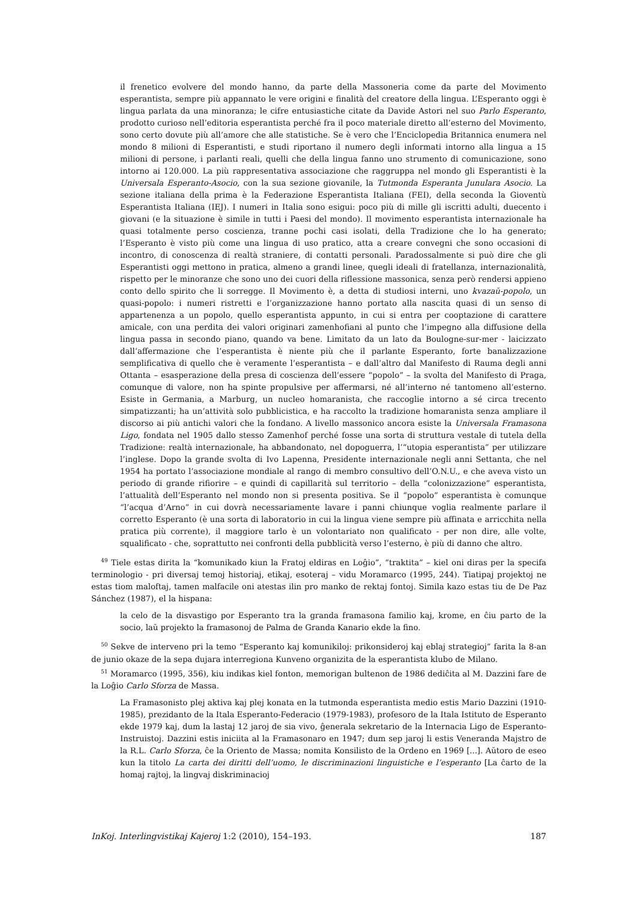il frenetico evolvere del mondo hanno, da parte della Massoneria come da parte del Movimento esperantista, sempre più appannato le vere origini e finalità del creatore della lingua. L’Esperanto oggi è lingua parlata da una minoranza; le cifre entusiastiche citate da Davide Astori nel suo Parlo Esperanto, prodotto curioso nell’editoria esperantista perché fra il poco materiale diretto all’esterno del Movimento, sono certo dovute più all’amore che alle statistiche. Se è vero che l’Enciclopedia Britannica enumera nel mondo 8 milioni di Esperantisti, e studi riportano il numero degli informati intorno alla lingua a 15 milioni di persone, i parlanti reali, quelli che della lingua fanno uno strumento di comunicazione, sono intorno ai 120.000. La più rappresentativa associazione che raggruppa nel mondo gli Esperantisti è la Universala Esperanto-Asocio, con la sua sezione giovanile, la Tutmonda Esperanta Junulara Asocio. La sezione italiana della prima è la Federazione Esperantista Italiana (FEI), della seconda la Gioventù Esperantista Italiana (IEJ). I numeri in Italia sono esigui: poco più di mille gli iscritti adulti, duecento i giovani (e la situazione è simile in tutti i Paesi del mondo). Il movimento esperantista internazionale ha quasi totalmente perso coscienza, tranne pochi casi isolati, della Tradizione che lo ha generato; l’Esperanto è visto più come una lingua di uso pratico, atta a creare convegni che sono occasioni di incontro, di conoscenza di realtà straniere, di contatti personali. Paradossalmente si può dire che gli Esperantisti oggi mettono in pratica, almeno a grandi linee, quegli ideali di fratellanza, internazionalità, rispetto per le minoranze che sono uno dei cuori della riflessione massonica, senza però rendersi appieno conto dello spirito che li sorregge. Il Movimento è, a detta di studiosi interni, uno kvazaŭ-popolo, un quasi-popolo: i numeri ristretti e l’organizzazione hanno portato alla nascita quasi di un senso di appartenenza a un popolo, quello esperantista appunto, in cui si entra per cooptazione di carattere amicale, con una perdita dei valori originari zamenhofiani al punto che l’impegno alla diffusione della lingua passa in secondo piano, quando va bene. Limitato da un lato da Boulogne-sur-mer - laicizzato dall’affermazione che l’esperantista è niente più che il parlante Esperanto, forte banalizzazione semplificativa di quello che è veramente l’esperantista – e dall’altro dal Manifesto di Rauma degli anni Ottanta – esasperazione della presa di coscienza dell’essere “popolo” – la svolta del Manifesto di Praga, comunque di valore, non ha spinte propulsive per affermarsi, né all’interno né tantomeno all’esterno. Esiste in Germania, a Marburg, un nucleo homaranista, che raccoglie intorno a sé circa trecento simpatizzanti; ha un’attività solo pubblicistica, e ha raccolto la tradizione homaranista senza ampliare il discorso ai più antichi valori che la fondano. A livello massonico ancora esiste la Universala Framasona Ligo, fondata nel 1905 dallo stesso Zamenhof perché fosse una sorta di struttura vestale di tutela della Tradizione: realtà internazionale, ha abbandonato, nel dopoguerra, l’“utopia esperantista” per utilizzare l’inglese. Dopo la grande svolta di Ivo Lapenna, Presidente internazionale negli anni Settanta, che nel 1954 ha portato l’associazione mondiale al rango di membro consultivo dell’O.N.U., e che aveva visto un periodo di grande rifiorire – e quindi di capillarità sul territorio – della “colonizzazione” esperantista, l’attualità dell’Esperanto nel mondo non si presenta positiva. Se il “popolo” esperantista è comunque “l’acqua d’Arno” in cui dovrà necessariamente lavare i panni chiunque voglia realmente parlare il corretto Esperanto (è una sorta di laboratorio in cui la lingua viene sempre più affinata e arricchita nella pratica più corrente), il maggiore tarlo è un volontariato non qualificato - per non dire, alle volte, squalificato - che, soprattutto nei confronti della pubblicità verso l’esterno, è più di danno che altro.
<sup>49</sup> Tiele estas dirita la “komunikado kiun la Fratoj eldiras en Loĝio”, “traktita” – kiel oni diras per la specifa terminologio - pri diversaj temoj historiaj, etikaj, esoteraj – vidu Moramarco (1995, 244). Tiatipaj projektoj ne estas tiom maloftaj, tamen malfacile oni atestas ilin pro manko de rektaj fontoj. Simila kazo estas tiu de De Paz Sánchez (1987), el la hispana:
la celo de la disvastigo por Esperanto tra la granda framasona familio kaj, krome, en ĉiu parto de la socio, laŭ projekto la framasonoj de Palma de Granda Kanario ekde la fino.
<sup>50</sup> Sekve de interveno pri la temo “Esperanto kaj komunikiloj: prikonsideroj kaj eblaj strategioj” farita la 8-an de junio okaze de la sepa dujara interregiona Kunveno organizita de la esperantista klubo de Milano.
<sup>51</sup> Moramarco (1995, 356), kiu indikas kiel fonton, memorigan bultenon de 1986 dediĉita al M. Dazzini fare de la Loĝio Carlo Sforza de Massa.
La Framasonisto plej aktiva kaj plej konata en la tutmonda esperantista medio estis Mario Dazzini (1910-1985), prezidanto de la Itala Esperanto-Federacio (1979-1983), profesoro de la Itala Istituto de Esperanto ekde 1979 kaj, dum la lastaj 12 jaroj de sia vivo, ĝenerala sekretario de la Internacia Ligo de Esperanto-Instruistoj. Dazzini estis iniciita al la Framasonaro en 1947; dum sep jaroj li estis Veneranda Majstro de la R.L. Carlo Sforza, ĉe la Oriento de Massa; nomita Konsilisto de la Ordeno en 1969 [...]. Aŭtoro de eseo kun la titolo La carta dei diritti dell’uomo, le discriminazioni linguistiche e l’esperanto [La ĉarto de la homaj rajtoj, la lingvaj diskriminacioj
InKoj. Interlingvistikaj Kajeroj 1:2 (2010), 154–193. 187